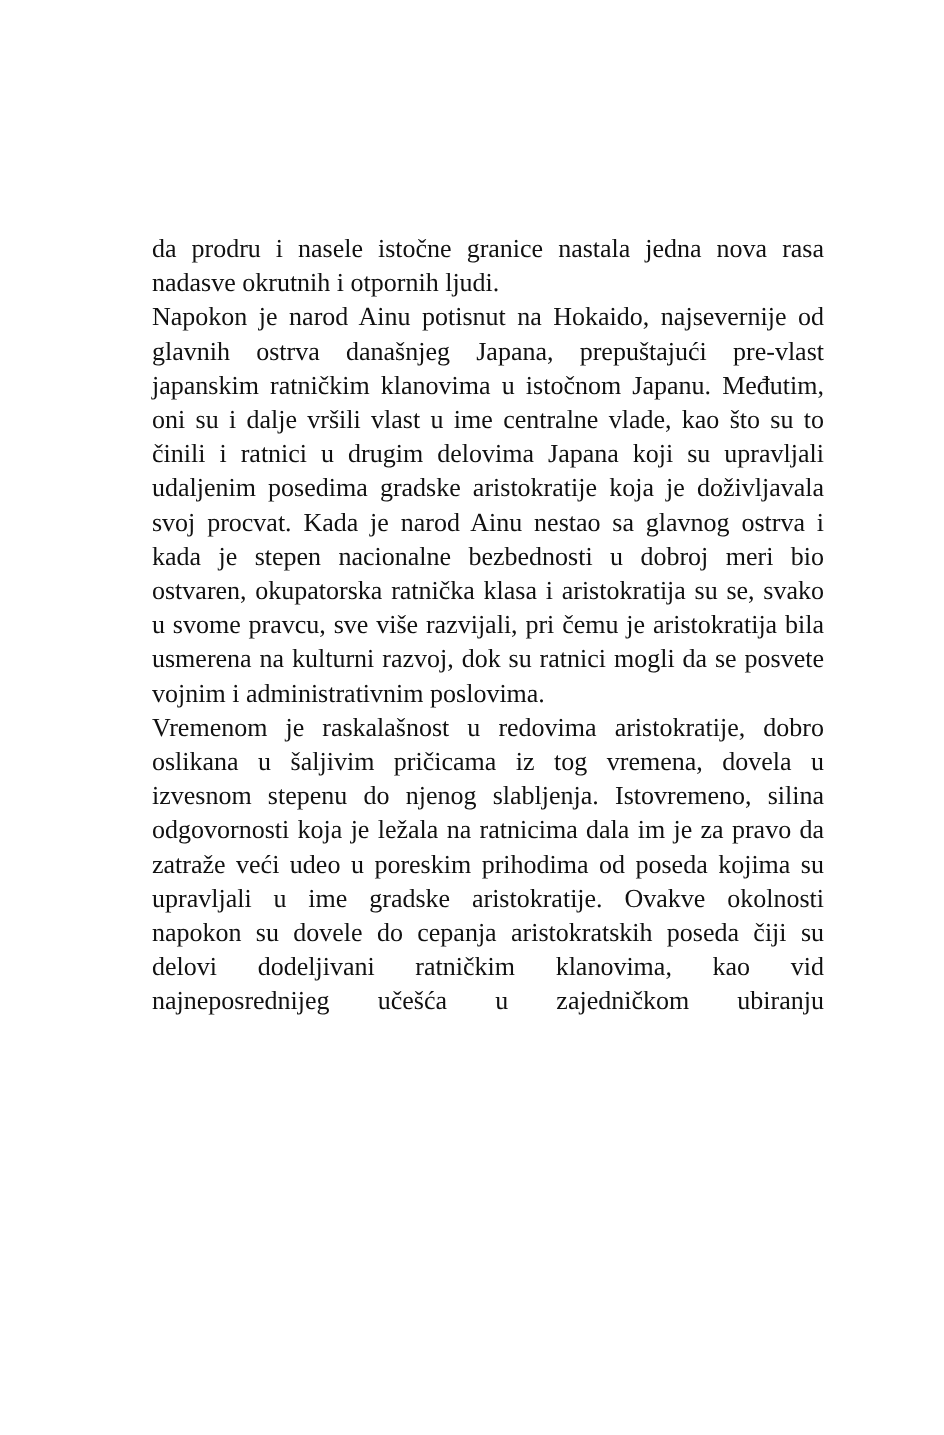da prodru i nasele istočne granice nastala jedna nova rasa nadasve okrutnih i otpornih ljudi.
Napokon je narod Ainu potisnut na Hokaido, najsevernije od glavnih ostrva današnjeg Japana, prepuštajući pre-vlast japanskim ratničkim klanovima u istočnom Japanu. Međutim, oni su i dalje vršili vlast u ime centralne vlade, kao što su to činili i ratnici u drugim delovima Japana koji su upravljali udaljenim posedima gradske aristokratije koja je doživljavala svoj procvat. Kada je narod Ainu nestao sa glavnog ostrva i kada je stepen nacionalne bezbednosti u dobroj meri bio ostvaren, okupatorska ratnička klasa i aristokratija su se, svako u svome pravcu, sve više razvijali, pri čemu je aristokratija bila usmerena na kulturni razvoj, dok su ratnici mogli da se posvete vojnim i administrativnim poslovima.
Vremenom je raskalašnost u redovima aristokratije, dobro oslikana u šaljivim pričicama iz tog vremena, dovela u izvesnom stepenu do njenog slabljenja. Istovremeno, silina odgovornosti koja je ležala na ratnicima dala im je za pravo da zatraže veći udeo u poreskim prihodima od poseda kojima su upravljali u ime gradske aristokratije. Ovakve okolnosti napokon su dovele do cepanja aristokratskih poseda čiji su delovi dodeljivani ratničkim klanovima, kao vid najneposrednijeg učešća u zajedničkom ubiranju